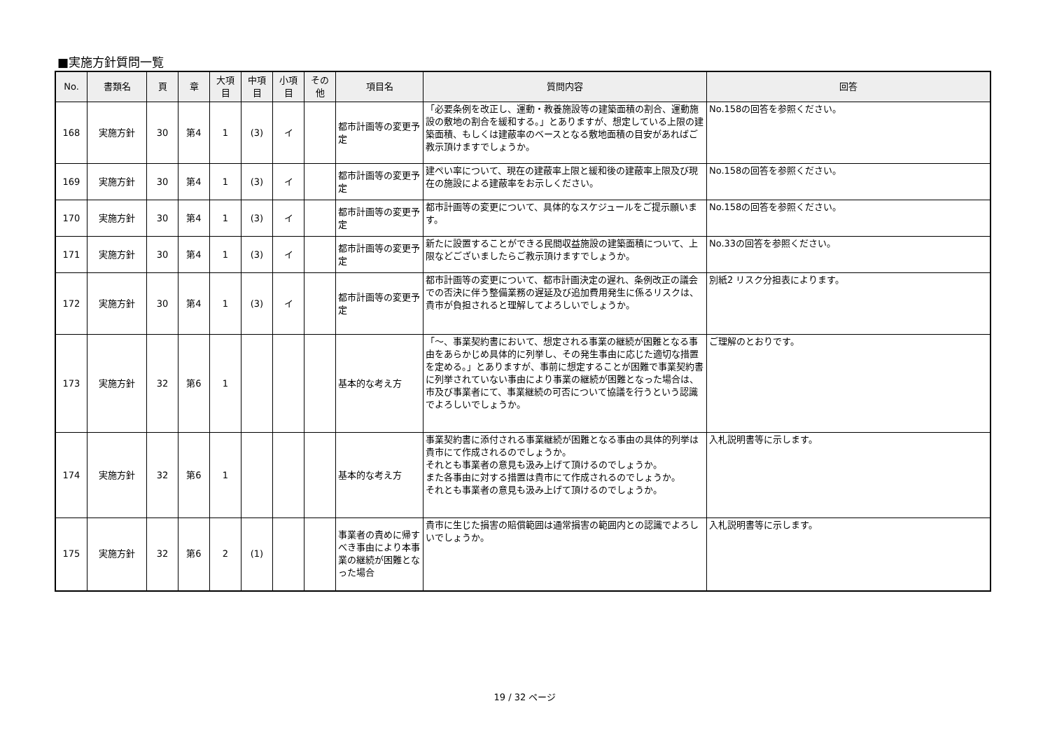■実施方針質問一覧
| No. | 書類名 | 頁 | 章 | 大項 目 | 中項 目 | 小項 目 | その 他 | 項目名 | 質問内容 | 回答 |
| --- | --- | --- | --- | --- | --- | --- | --- | --- | --- | --- |
| 168 | 実施方針 | 30 | 第4 | 1 | (3) | イ | | 都市計画等の変更予定 | 「必要条例を改正し、運動・教養施設等の建築面積の割合、運動施設の敷地の割合を緩和する。」とありますが、想定している上限の建築面積、もしくは建蔽率のベースとなる敷地面積の目安があればご教示頂けますでしょうか。 | No.158の回答を参照ください。 |
| 169 | 実施方針 | 30 | 第4 | 1 | (3) | イ | | 都市計画等の変更予定 | 建ぺい率について、現在の建蔽率上限と緩和後の建蔽率上限及び現在の施設による建蔽率をお示しください。 | No.158の回答を参照ください。 |
| 170 | 実施方針 | 30 | 第4 | 1 | (3) | イ | | 都市計画等の変更予定 | 都市計画等の変更について、具体的なスケジュールをご提示願います。 | No.158の回答を参照ください。 |
| 171 | 実施方針 | 30 | 第4 | 1 | (3) | イ | | 都市計画等の変更予定 | 新たに設置することができる民間収益施設の建築面積について、上限などございましたらご教示頂けますでしょうか。 | No.33の回答を参照ください。 |
| 172 | 実施方針 | 30 | 第4 | 1 | (3) | イ | | 都市計画等の変更予定 | 都市計画等の変更について、都市計画決定の遅れ、条例改正の議会での否決に伴う整備業務の遅延及び追加費用発生に係るリスクは、貴市が負担されると理解してよろしいでしょうか。 | 別紙2 リスク分担表によります。 |
| 173 | 実施方針 | 32 | 第6 | 1 | | | | 基本的な考え方 | 「～、事業契約書において、想定される事業の継続が困難となる事由をあらかじめ具体的に列挙し、その発生事由に応じた適切な措置を定める。」とありますが、事前に想定することが困難で事業契約書に列挙されていない事由により事業の継続が困難となった場合は、市及び事業者にて、事業継続の可否について協議を行うという認識でよろしいでしょうか。 | ご理解のとおりです。 |
| 174 | 実施方針 | 32 | 第6 | 1 | | | | 基本的な考え方 | 事業契約書に添付される事業継続が困難となる事由の具体的列挙は貴市にて作成されるのでしょうか。 それとも事業者の意見も汲み上げて頂けるのでしょうか。 また各事由に対する措置は貴市にて作成されるのでしょうか。 それとも事業者の意見も汲み上げて頂けるのでしょうか。 | 入札説明書等に示します。 |
| 175 | 実施方針 | 32 | 第6 | 2 | (1) | | | 事業者の責めに帰すべき事由により本事業の継続が困難となった場合 | 貴市に生じた損害の賠償範囲は通常損害の範囲内との認識でよろしいでしょうか。 | 入札説明書等に示します。 |
19 / 32 ページ